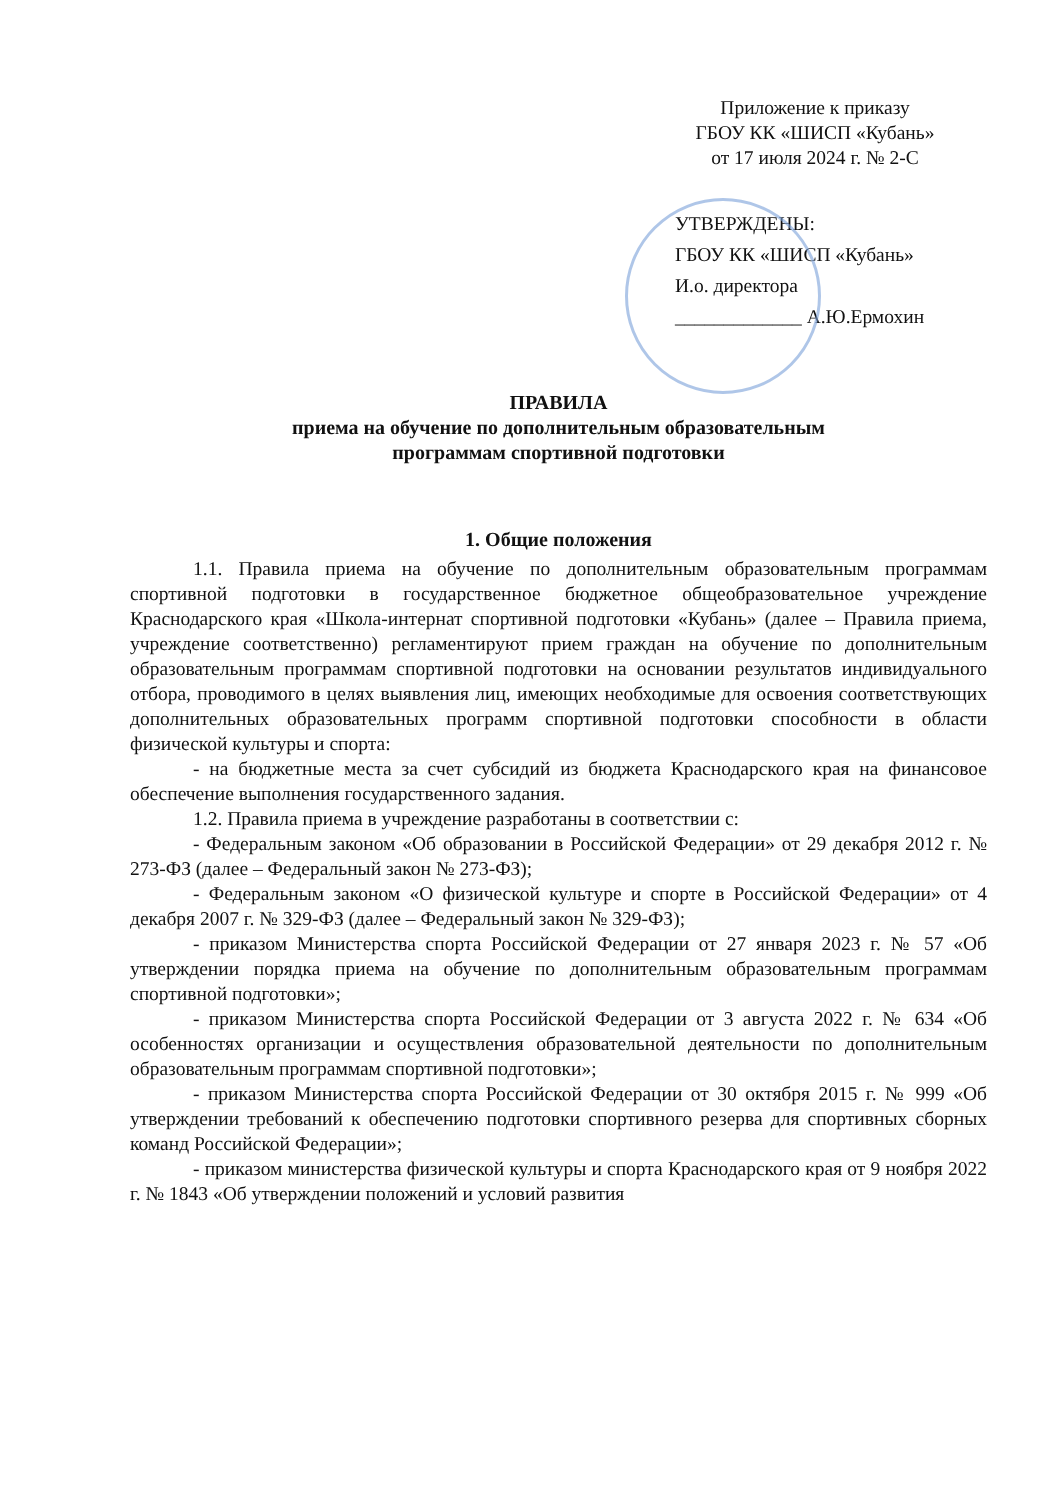Приложение к приказу
ГБОУ КК «ШИСП «Кубань»
от 17 июля 2024 г. № 2-С
УТВЕРЖДЕНЫ:
ГБОУ КК «ШИСП «Кубань»
И.о. директора
_____________ А.Ю.Ермохин
ПРАВИЛА
приема на обучение по дополнительным образовательным
программам спортивной подготовки
1. Общие положения
1.1. Правила приема на обучение по дополнительным образовательным программам спортивной подготовки в государственное бюджетное общеобразовательное учреждение Краснодарского края «Школа-интернат спортивной подготовки «Кубань» (далее – Правила приема, учреждение соответственно) регламентируют прием граждан на обучение по дополнительным образовательным программам спортивной подготовки на основании результатов индивидуального отбора, проводимого в целях выявления лиц, имеющих необходимые для освоения соответствующих дополнительных образовательных программ спортивной подготовки способности в области физической культуры и спорта:
- на бюджетные места за счет субсидий из бюджета Краснодарского края на финансовое обеспечение выполнения государственного задания.
1.2. Правила приема в учреждение разработаны в соответствии с:
- Федеральным законом «Об образовании в Российской Федерации» от 29 декабря 2012 г. № 273-ФЗ (далее – Федеральный закон № 273-ФЗ);
- Федеральным законом «О физической культуре и спорте в Российской Федерации» от 4 декабря 2007 г. № 329-ФЗ (далее – Федеральный закон № 329-ФЗ);
- приказом Министерства спорта Российской Федерации от 27 января 2023 г. № 57 «Об утверждении порядка приема на обучение по дополнительным образовательным программам спортивной подготовки»;
- приказом Министерства спорта Российской Федерации от 3 августа 2022 г. № 634 «Об особенностях организации и осуществления образовательной деятельности по дополнительным образовательным программам спортивной подготовки»;
- приказом Министерства спорта Российской Федерации от 30 октября 2015 г. № 999 «Об утверждении требований к обеспечению подготовки спортивного резерва для спортивных сборных команд Российской Федерации»;
- приказом министерства физической культуры и спорта Краснодарского края от 9 ноября 2022 г. № 1843 «Об утверждении положений и условий развития